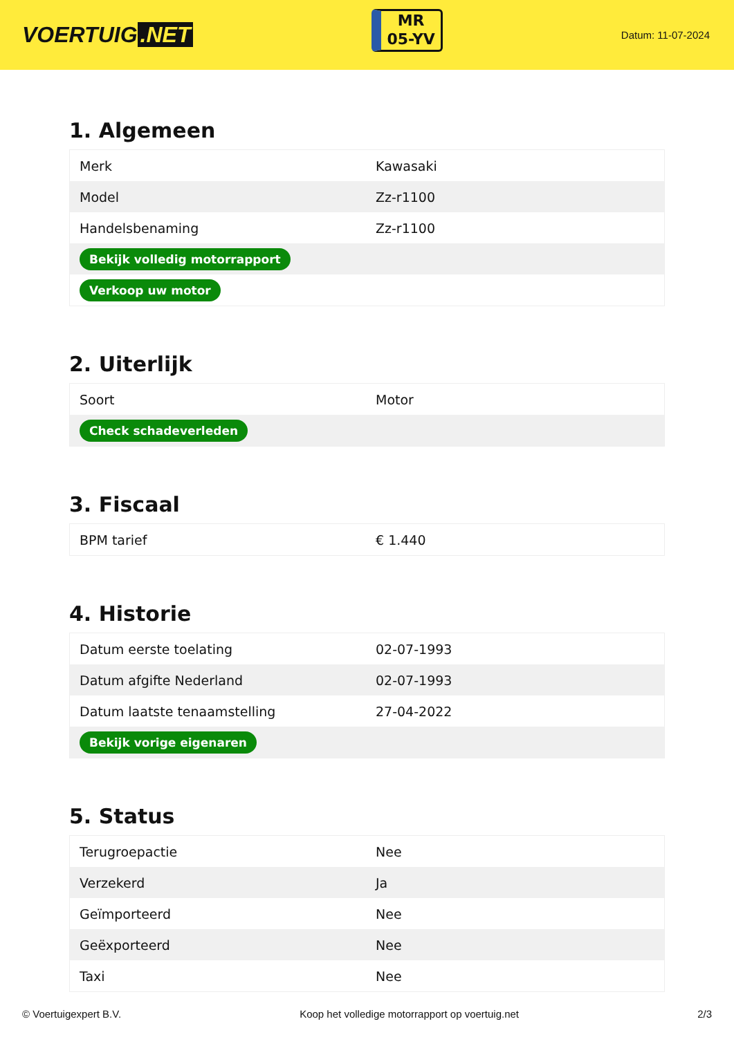VOERTUIG.NET
MR
05-YV
Datum: 11-07-2024
1. Algemeen
| Merk | Kawasaki |
| Model | Zz-r1100 |
| Handelsbenaming | Zz-r1100 |
| Bekijk volledig motorrapport | |
| Verkoop uw motor | |
2. Uiterlijk
| Soort | Motor |
| Check schadeverleden | |
3. Fiscaal
| BPM tarief | € 1.440 |
4. Historie
| Datum eerste toelating | 02-07-1993 |
| Datum afgifte Nederland | 02-07-1993 |
| Datum laatste tenaamstelling | 27-04-2022 |
| Bekijk vorige eigenaren | |
5. Status
| Terugroepactie | Nee |
| Verzekerd | Ja |
| Geïmporteerd | Nee |
| Geëxporteerd | Nee |
| Taxi | Nee |
© Voertuigexpert B.V. Koop het volledige motorrapport op voertuig.net 2/3